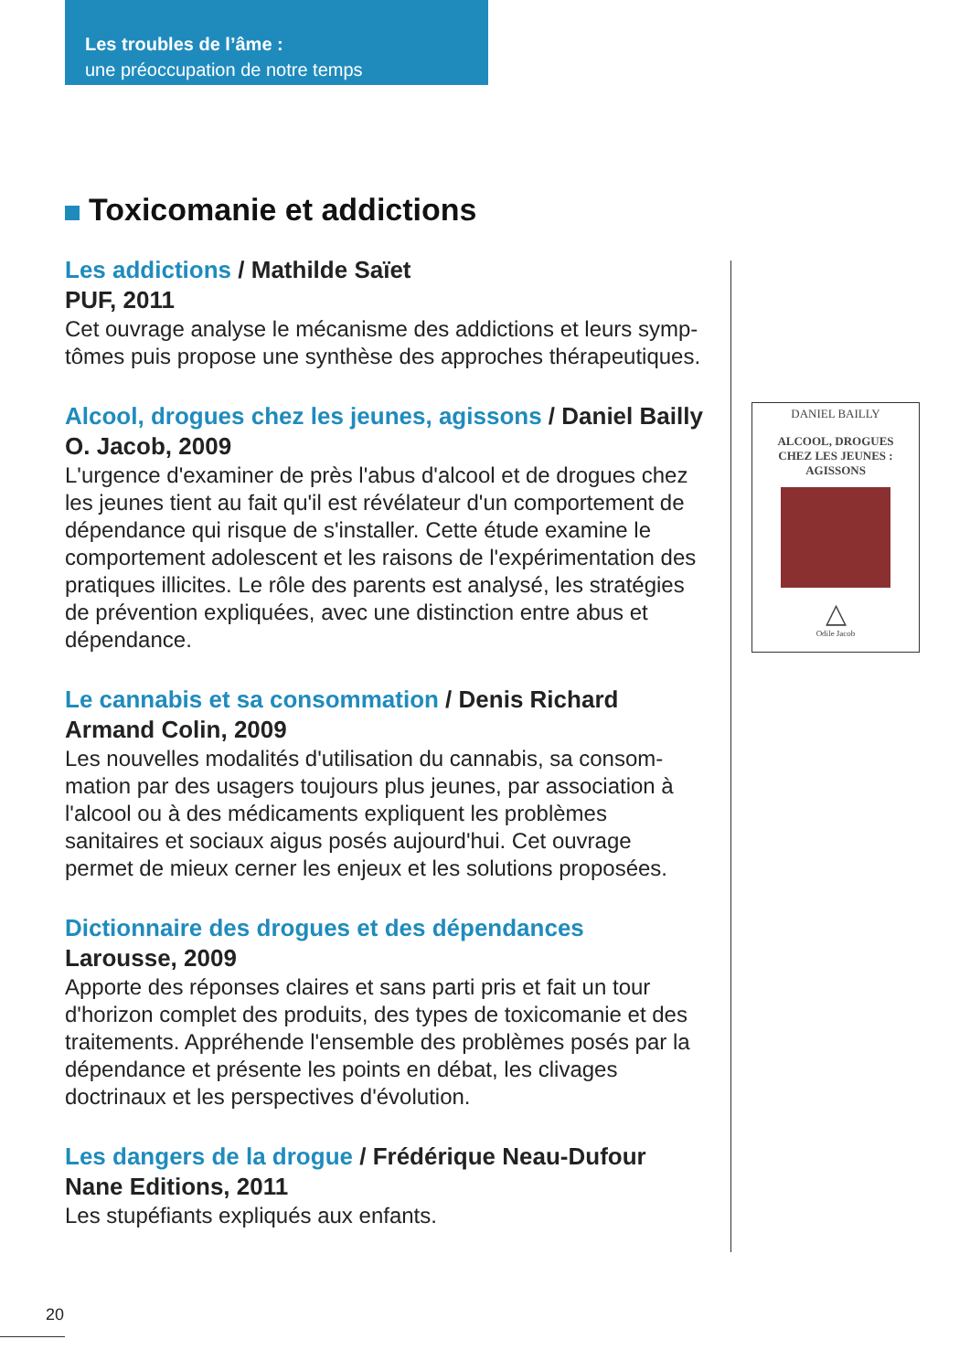Les troubles de l’âme :
une préoccupation de notre temps
Toxicomanie et addictions
Les addictions / Mathilde Saïet
PUF, 2011
Cet ouvrage analyse le mécanisme des addictions et leurs symp-tômes puis propose une synthèse des approches thérapeutiques.
Alcool, drogues chez les jeunes, agissons / Daniel Bailly
O. Jacob, 2009
L'urgence d'examiner de près l'abus d'alcool et de drogues chez les jeunes tient au fait qu'il est révélateur d'un comportement de dépendance qui risque de s'installer. Cette étude examine le comportement adolescent et les raisons de l'expérimentation des pratiques illicites. Le rôle des parents est analysé, les stratégies de prévention expliquées, avec une distinction entre abus et dépendance.
Le cannabis et sa consommation / Denis Richard
Armand Colin, 2009
Les nouvelles modalités d'utilisation du cannabis, sa consom-mation par des usagers toujours plus jeunes, par association à l'alcool ou à des médicaments expliquent les problèmes sanitaires et sociaux aigus posés aujourd'hui. Cet ouvrage permet de mieux cerner les enjeux et les solutions proposées.
Dictionnaire des drogues et des dépendances
Larousse, 2009
Apporte des réponses claires et sans parti pris et fait un tour d'horizon complet des produits, des types de toxicomanie et des traitements. Appréhende l'ensemble des problèmes posés par la dépendance et présente les points en débat, les clivages doctrinaux et les perspectives d'évolution.
Les dangers de la drogue / Frédérique Neau-Dufour
Nane Editions, 2011
Les stupéfiants expliqués aux enfants.
DANIEL BAILLY
ALCOOL, DROGUES
CHEZ LES JEUNES :
AGISSONS
△
Odile Jacob
20